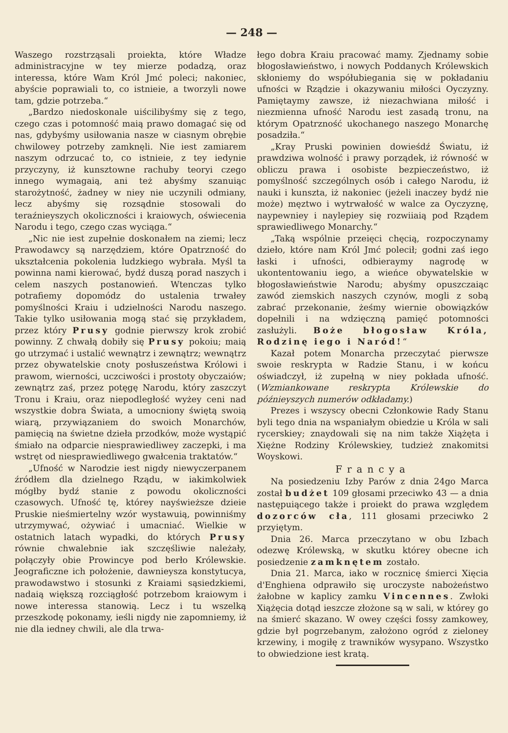— 248 —
Waszego rozstrząsali proiekta, które Władze administracyjne w tey mierze podadzą, oraz interessa, które Wam Król Jmć poleci; nakoniec, abyście poprawiali to, co istnieie, a tworzyli nowe tam, gdzie potrzeba.“
„Bardzo niedoskonale uiścilibyśmy się z tego, czego czas i potomność maią prawo domagać się od nas, gdybyśmy usiłowania nasze w ciasnym obrębie chwilowey potrzeby zamknęli. Nie iest zamiarem naszym odrzucać to, co istnieie, z tey iedynie przyczyny, iż kunsztowne rachuby teoryi czego innego wymagaią, ani też abyśmy szanuiąc starożytność, żadney w niey nie uczynili odmiany, lecz abyśmy się rozsądnie stosowali do teraźnieyszych okoliczności i kraiowych, oświecenia Narodu i tego, czego czas wyciąga.“
„Nic nie iest zupełnie doskonałem na ziemi; lecz Prawodawcy są narzędziem, które Opatrzność do ukształcenia pokolenia ludzkiego wybrała. Myśl ta powinna nami kierować, bydź duszą porad naszych i celem naszych postanowień. Wtenczas tylko potrafiemy dopomódz do ustalenia trwałey pomyślności Kraiu i udzielności Narodu naszego. Takie tylko usiłowania mogą stać się przykładem, przez który Prusy godnie pierwszy krok zrobić powinny. Z chwałą dobiły się Prusy pokoiu; maią go utrzymać i ustalić wewnątrz i zewnątrz; wewnątrz przez obywatelskie cnoty posłuszeństwa Królowi i prawom, wierności, uczciwości i prostoty obyczaiów; zewnątrz zaś, przez potęgę Narodu, który zaszczyt Tronu i Kraiu, oraz niepodległość wyżey ceni nad wszystkie dobra Świata, a umocniony świętą swoią wiarą, przywiązaniem do swoich Monarchów, pamięcią na świetne dzieła przodków, może wystąpić śmiało na odparcie niesprawiedliwey zaczepki, i ma wstręt od niesprawiedliwego gwałcenia traktatów.“
„Ufność w Narodzie iest nigdy niewyczerpanem źródłem dla dzielnego Rządu, w iakimkolwiek mógłby bydź stanie z powodu okoliczności czasowych. Ufność tę, którey nayświeższe dzieie Pruskie nieśmiertelny wzór wystawuią, powinniśmy utrzymywać, ożywiać i umacniać. Wielkie w ostatnich latach wypadki, do których Prusy równie chwalebnie iak szczęśliwie należały, połączyły obie Prowincye pod berło Królewskie. Jeograficzne ich położenie, dawnieysza konstytucya, prawodawstwo i stosunki z Kraiami sąsiedzkiemi, nadaią większą rozciągłość potrzebom kraiowym i nowe interessa stanowią. Lecz i tu wszelką przeszkodę pokonamy, ieśli nigdy nie zapomniemy, iż nie dla iedney chwili, ale dla trwa-
łego dobra Kraiu pracować mamy. Zjednamy sobie błogosławieństwo, i nowych Poddanych Królewskich skłoniemy do współubiegania się w pokładaniu ufności w Rządzie i okazywaniu miłości Oyczyzny. Pamiętaymy zawsze, iż niezachwiana miłość i niezmienna ufność Narodu iest zasadą tronu, na którym Opatrzność ukochanego naszego Monarchę posadziła.“
„Kray Pruski powinien dowieśdź Światu, iż prawdziwa wolność i prawy porządek, iż równość w obliczu prawa i osobiste bezpieczeństwo, iż pomyślność szczególnych osób i całego Narodu, iż nauki i kunszta, iż nakoniec (jeżeli inaczey bydź nie może) męztwo i wytrwałość w walce za Oyczyznę, naypewniey i naylepiey się rozwiiaią pod Rządem sprawiedliwego Monarchy.“
„Taką wspólnie przeięci chęcią, rozpoczynamy dzieło, które nam Król Jmć polecił; godni zaś iego łaski i ufności, odbieraymy nagrodę w ukontentowaniu iego, a wieńce obywatelskie w błogosławieństwie Narodu; abyśmy opuszczaiąc zawód ziemskich naszych czynów, mogli z sobą zabrać przekonanie, żeśmy wiernie obowiązków dopełnili i na wdzięczną pamięć potomności zasłużyli. Boże błogosław Króla, Rodzinę iego i Naród!“
Kazał potem Monarcha przeczytać pierwsze swoie reskrypta w Radzie Stanu, i w końcu oświadczył, iż zupełną w niey pokłada ufność. (Wzmiankowane reskrypta Królewskie do późnieyszych numerów odkładamy.)
Prezes i wszyscy obecni Członkowie Rady Stanu byli tego dnia na wspaniałym obiedzie u Króla w sali rycerskiey; znaydowali się na nim także Xiążęta i Xiężne Rodziny Królewskiey, tudzież znakomitsi Woyskowi.
Francya
Na posiedzeniu Izby Parów z dnia 24go Marca został budżet 109 głosami przeciwko 43 — a dnia następuiącego także i proiekt do prawa względem dozorców cła, 111 głosami przeciwko 2 przyiętym.
Dnia 26. Marca przeczytano w obu Izbach odezwę Królewską, w skutku którey obecne ich posiedzenie zamknętem zostało.
Dnia 21. Marca, iako w rocznicę śmierci Xięcia d'Enghiena odprawiło się uroczyste nabożeństwo żałobne w kaplicy zamku Vincennes. Zwłoki Xiążęcia dotąd ieszcze złożone są w sali, w którey go na śmierć skazano. W owey części fossy zamkowey, gdzie był pogrzebanym, założono ogród z zieloney krzewiny, i mogiłę z trawników wysypano. Wszystko to obwiedzione iest kratą.